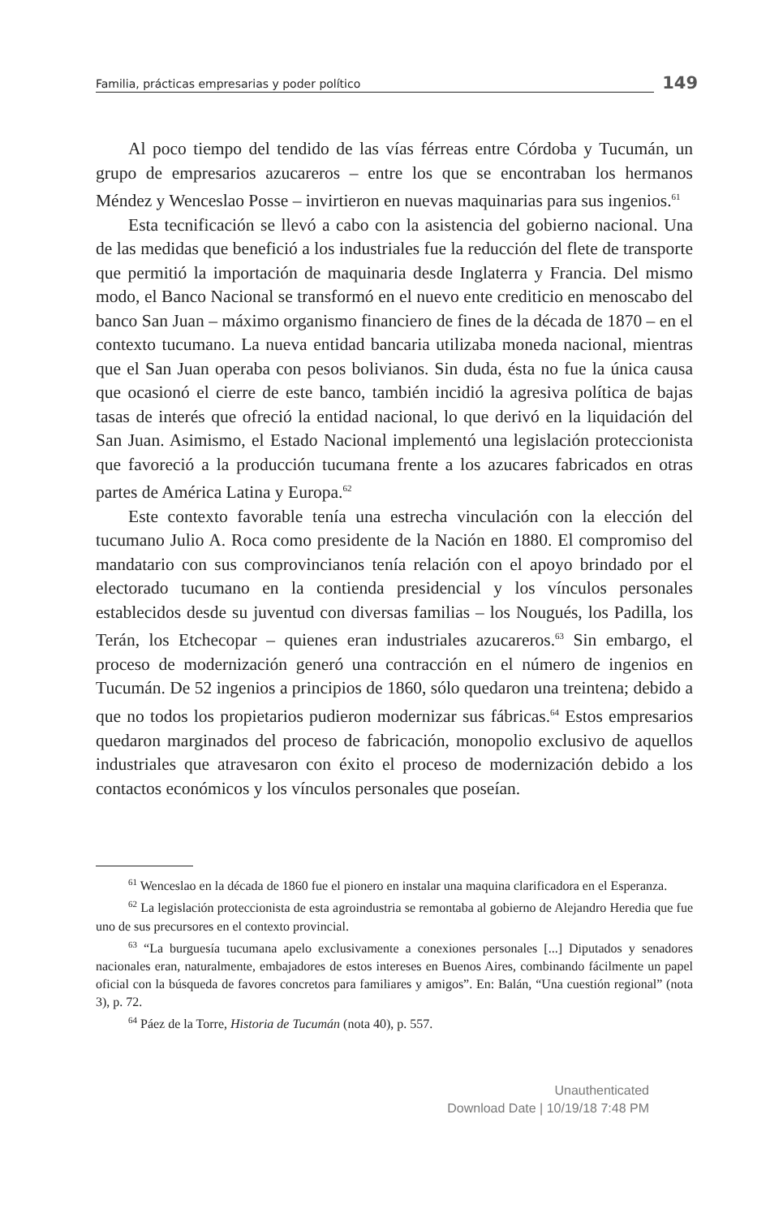Familia, prácticas empresarias y poder político 149
Al poco tiempo del tendido de las vías férreas entre Córdoba y Tucumán, un grupo de empresarios azucareros – entre los que se encontraban los hermanos Méndez y Wenceslao Posse – invirtieron en nuevas maquinarias para sus ingenios.<sup>61</sup>
Esta tecnificación se llevó a cabo con la asistencia del gobierno nacional. Una de las medidas que benefició a los industriales fue la reducción del flete de transporte que permitió la importación de maquinaria desde Inglaterra y Francia. Del mismo modo, el Banco Nacional se transformó en el nuevo ente crediticio en menoscabo del banco San Juan – máximo organismo financiero de fines de la década de 1870 – en el contexto tucumano. La nueva entidad bancaria utilizaba moneda nacional, mientras que el San Juan operaba con pesos bolivianos. Sin duda, ésta no fue la única causa que ocasionó el cierre de este banco, también incidió la agresiva política de bajas tasas de interés que ofreció la entidad nacional, lo que derivó en la liquidación del San Juan. Asimismo, el Estado Nacional implementó una legislación proteccionista que favoreció a la producción tucumana frente a los azucares fabricados en otras partes de América Latina y Europa.<sup>62</sup>
Este contexto favorable tenía una estrecha vinculación con la elección del tucumano Julio A. Roca como presidente de la Nación en 1880. El compromiso del mandatario con sus comprovincianos tenía relación con el apoyo brindado por el electorado tucumano en la contienda presidencial y los vínculos personales establecidos desde su juventud con diversas familias – los Nougués, los Padilla, los Terán, los Etchecopar – quienes eran industriales azucareros.<sup>63</sup> Sin embargo, el proceso de modernización generó una contracción en el número de ingenios en Tucumán. De 52 ingenios a principios de 1860, sólo quedaron una treintena; debido a que no todos los propietarios pudieron modernizar sus fábricas.<sup>64</sup> Estos empresarios quedaron marginados del proceso de fabricación, monopolio exclusivo de aquellos industriales que atravesaron con éxito el proceso de modernización debido a los contactos económicos y los vínculos personales que poseían.
<sup>61</sup> Wenceslao en la década de 1860 fue el pionero en instalar una maquina clarificadora en el Esperanza.
<sup>62</sup> La legislación proteccionista de esta agroindustria se remontaba al gobierno de Alejandro Heredia que fue uno de sus precursores en el contexto provincial.
<sup>63</sup> “La burguesía tucumana apelo exclusivamente a conexiones personales [...] Diputados y senadores nacionales eran, naturalmente, embajadores de estos intereses en Buenos Aires, combinando fácilmente un papel oficial con la búsqueda de favores concretos para familiares y amigos”. En: Balán, “Una cuestión regional” (nota 3), p. 72.
<sup>64</sup> Páez de la Torre, Historia de Tucumán (nota 40), p. 557.
Unauthenticated
Download Date | 10/19/18 7:48 PM